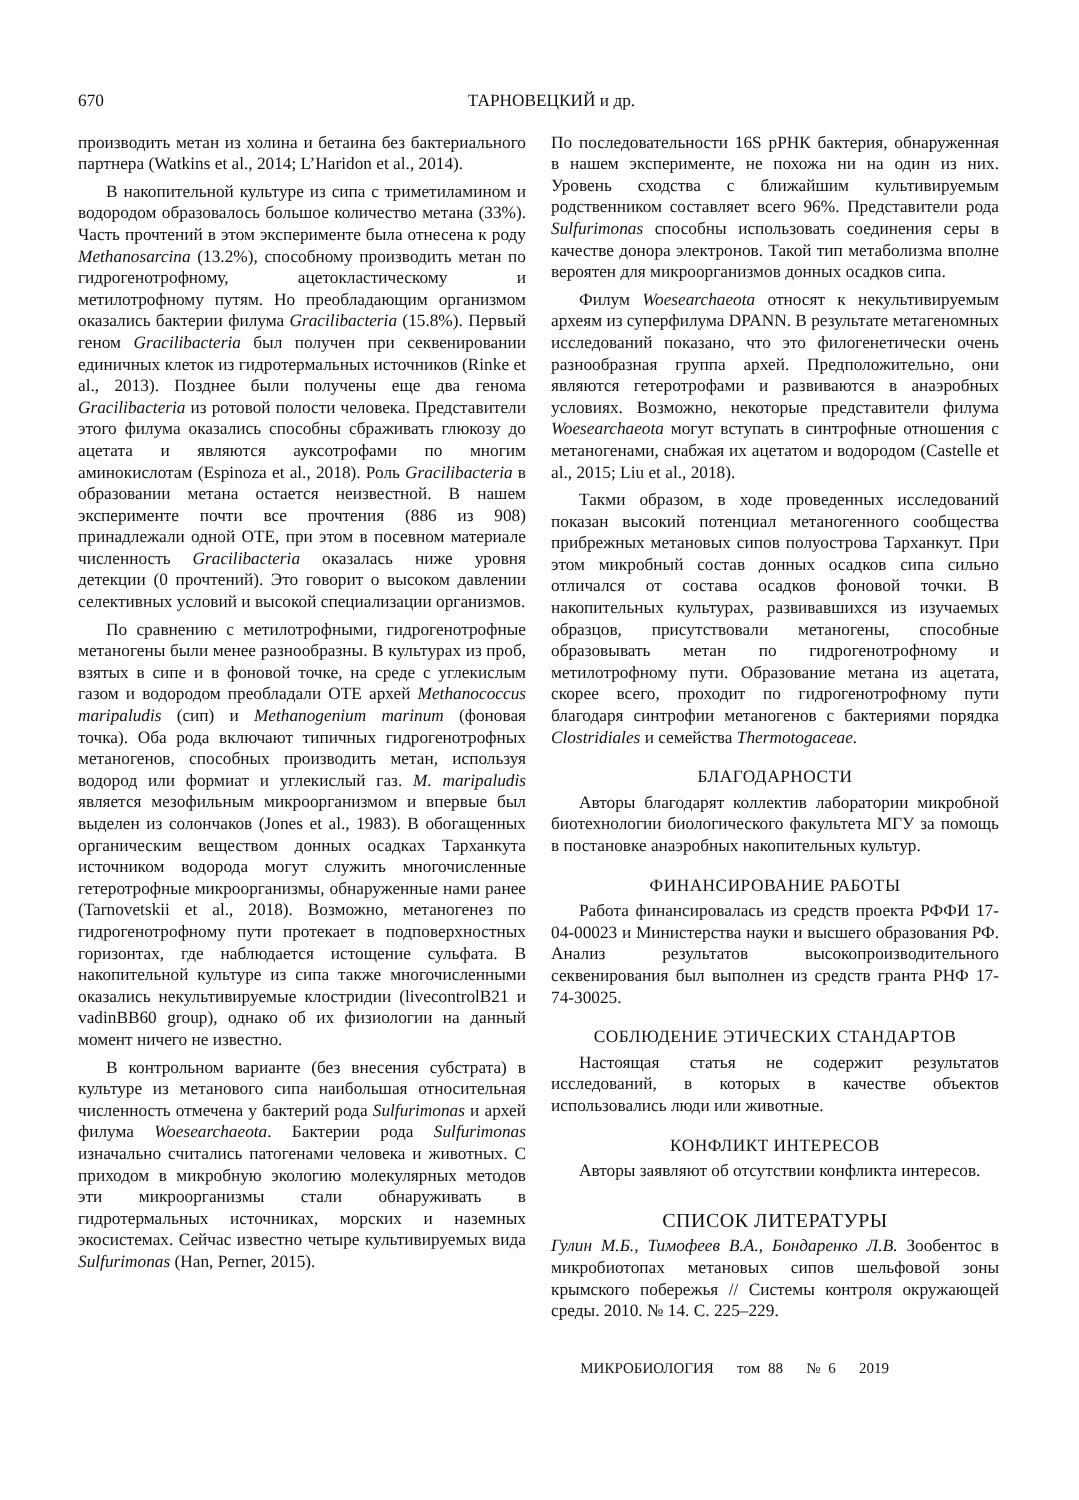670 ТАРНОВЕЦКИЙ и др.
производить метан из холина и бетаина без бактериального партнера (Watkins et al., 2014; L’Haridon et al., 2014).
В накопительной культуре из сипа с триметиламином и водородом образовалось большое количество метана (33%). Часть прочтений в этом эксперименте была отнесена к роду Methanosarcina (13.2%), способному производить метан по гидрогенотрофному, ацетокластическому и метилотрофному путям. Но преобладающим организмом оказались бактерии филума Gracilibacteria (15.8%). Первый геном Gracilibacteria был получен при секвенировании единичных клеток из гидротермальных источников (Rinke et al., 2013). Позднее были получены еще два генома Gracilibacteria из ротовой полости человека. Представители этого филума оказались способны сбраживать глюкозу до ацетата и являются ауксотрофами по многим аминокислотам (Espinoza et al., 2018). Роль Gracilibacteria в образовании метана остается неизвестной. В нашем эксперименте почти все прочтения (886 из 908) принадлежали одной ОТЕ, при этом в посевном материале численность Gracilibacteria оказалась ниже уровня детекции (0 прочтений). Это говорит о высоком давлении селективных условий и высокой специализации организмов.
По сравнению с метилотрофными, гидрогенотрофные метаногены были менее разнообразны. В культурах из проб, взятых в сипе и в фоновой точке, на среде с углекислым газом и водородом преобладали ОТЕ архей Methanococcus maripaludis (сип) и Methanogenium marinum (фоновая точка). Оба рода включают типичных гидрогенотрофных метаногенов, способных производить метан, используя водород или формиат и углекислый газ. M. maripaludis является мезофильным микроорганизмом и впервые был выделен из солончаков (Jones et al., 1983). В обогащенных органическим веществом донных осадках Тарханкута источником водорода могут служить многочисленные гетеротрофные микроорганизмы, обнаруженные нами ранее (Tarnovetskii et al., 2018). Возможно, метаногенез по гидрогенотрофному пути протекает в подповерхностных горизонтах, где наблюдается истощение сульфата. В накопительной культуре из сипа также многочисленными оказались некультивируемые клостридии (livecontrolB21 и vadinBB60 group), однако об их физиологии на данный момент ничего не известно.
В контрольном варианте (без внесения субстрата) в культуре из метанового сипа наибольшая относительная численность отмечена у бактерий рода Sulfurimonas и архей филума Woesearchaeota. Бактерии рода Sulfurimonas изначально считались патогенами человека и животных. С приходом в микробную экологию молекулярных методов эти микроорганизмы стали обнаруживать в гидротермальных источниках, морских и наземных экосистемах. Сейчас известно четыре культивируемых вида Sulfurimonas (Han, Perner, 2015).
По последовательности 16S рРНК бактерия, обнаруженная в нашем эксперименте, не похожа ни на один из них. Уровень сходства с ближайшим культивируемым родственником составляет всего 96%. Представители рода Sulfurimonas способны использовать соединения серы в качестве донора электронов. Такой тип метаболизма вполне вероятен для микроорганизмов донных осадков сипа.
Филум Woesearchaeota относят к некультивируемым археям из суперфилума DPANN. В результате метагеномных исследований показано, что это филогенетически очень разнообразная группа архей. Предположительно, они являются гетеротрофами и развиваются в анаэробных условиях. Возможно, некоторые представители филума Woesearchaeota могут вступать в синтрофные отношения с метаногенами, снабжая их ацетатом и водородом (Castelle et al., 2015; Liu et al., 2018).
Такми образом, в ходе проведенных исследований показан высокий потенциал метаногенного сообщества прибрежных метановых сипов полуострова Тарханкут. При этом микробный состав донных осадков сипа сильно отличался от состава осадков фоновой точки. В накопительных культурах, развивавшихся из изучаемых образцов, присутствовали метаногены, способные образовывать метан по гидрогенотрофному и метилотрофному пути. Образование метана из ацетата, скорее всего, проходит по гидрогенотрофному пути благодаря синтрофии метаногенов с бактериями порядка Clostridiales и семейства Thermotogaceae.
БЛАГОДАРНОСТИ
Авторы благодарят коллектив лаборатории микробной биотехнологии биологического факультета МГУ за помощь в постановке анаэробных накопительных культур.
ФИНАНСИРОВАНИЕ РАБОТЫ
Работа финансировалась из средств проекта РФФИ 17-04-00023 и Министерства науки и высшего образования РФ. Анализ результатов высокопроизводительного секвенирования был выполнен из средств гранта РНФ 17-74-30025.
СОБЛЮДЕНИЕ ЭТИЧЕСКИХ СТАНДАРТОВ
Настоящая статья не содержит результатов исследований, в которых в качестве объектов использовались люди или животные.
КОНФЛИКТ ИНТЕРЕСОВ
Авторы заявляют об отсутствии конфликта интересов.
СПИСОК ЛИТЕРАТУРЫ
Гулин М.Б., Тимофеев В.А., Бондаренко Л.В. Зообентос в микробиотопах метановых сипов шельфовой зоны крымского побережья // Системы контроля окружающей среды. 2010. № 14. С. 225–229.
МИКРОБИОЛОГИЯ том 88 № 6 2019